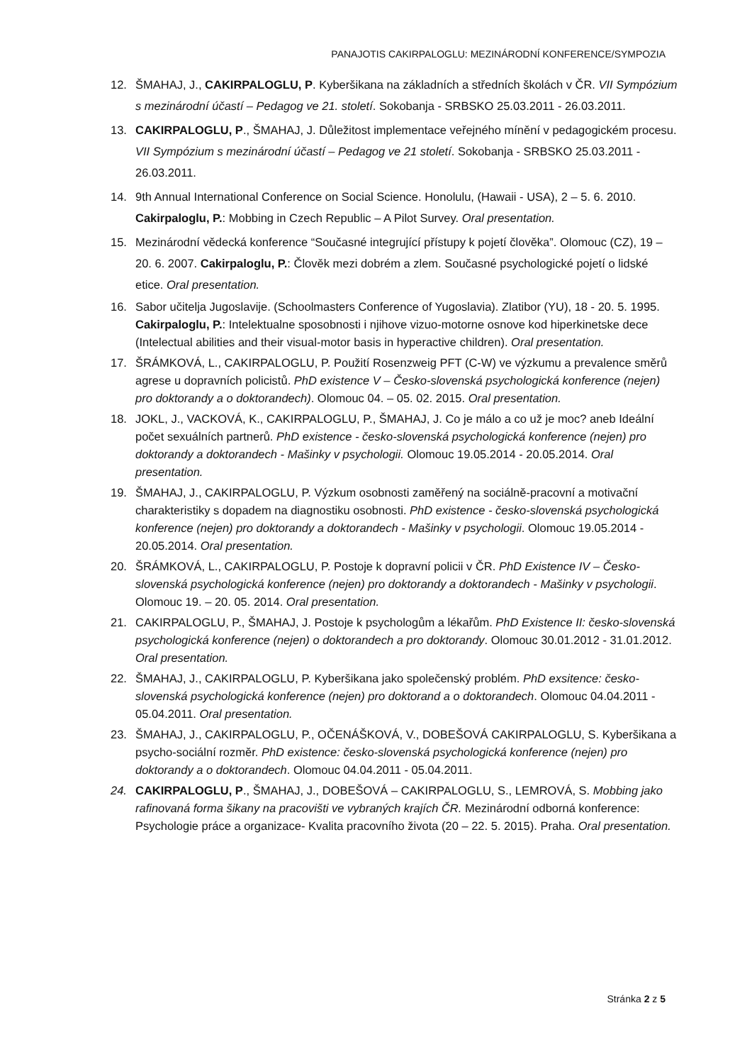PANAJOTIS CAKIRPALOGLU: MEZINÁRODNÍ KONFERENCE/SYMPOZIA
12. ŠMAHAJ, J., CAKIRPALOGLU, P. Kyberšikana na základních a středních školách v ČR. VII Sympózium s mezinárodní účastí – Pedagog ve 21. století. Sokobanja - SRBSKO 25.03.2011 - 26.03.2011.
13. CAKIRPALOGLU, P., ŠMAHAJ, J. Důležitost implementace veřejného mínění v pedagogickém procesu. VII Sympózium s mezinárodní účastí – Pedagog ve 21 století. Sokobanja - SRBSKO 25.03.2011 - 26.03.2011.
14. 9th Annual International Conference on Social Science. Honolulu, (Hawaii - USA), 2 – 5. 6. 2010. Cakirpaloglu, P.: Mobbing in Czech Republic – A Pilot Survey. Oral presentation.
15. Mezinárodní vědecká konference “Současné integrující přístupy k pojetí člověka”. Olomouc (CZ), 19 – 20. 6. 2007. Cakirpaloglu, P.: Člověk mezi dobrém a zlem. Současné psychologické pojetí o lidské etice. Oral presentation.
16. Sabor učitelja Jugoslavije. (Schoolmasters Conference of Yugoslavia). Zlatibor (YU), 18 - 20. 5. 1995. Cakirpaloglu, P.: Intelektualne sposobnosti i njihove vizuo-motorne osnove kod hiperkinetske dece (Intelectual abilities and their visual-motor basis in hyperactive children). Oral presentation.
17. ŠRÁMKOVÁ, L., CAKIRPALOGLU, P. Použití Rosenzweig PFT (C-W) ve výzkumu a prevalence směrů agrese u dopravních policistů. PhD existence V – Česko-slovenská psychologická konference (nejen) pro doktorandy a o doktorandech). Olomouc 04. – 05. 02. 2015. Oral presentation.
18. JOKL, J., VACKOVÁ, K., CAKIRPALOGLU, P., ŠMAHAJ, J. Co je málo a co už je moc? aneb Ideální počet sexuálních partnerů. PhD existence - česko-slovenská psychologická konference (nejen) pro doktorandy a doktorandech - Mašinky v psychologii. Olomouc 19.05.2014 - 20.05.2014. Oral presentation.
19. ŠMAHAJ, J., CAKIRPALOGLU, P. Výzkum osobnosti zaměřený na sociálně-pracovní a motivační charakteristiky s dopadem na diagnostiku osobnosti. PhD existence - česko-slovenská psychologická konference (nejen) pro doktorandy a doktorandech - Mašinky v psychologii. Olomouc 19.05.2014 - 20.05.2014. Oral presentation.
20. ŠRÁMKOVÁ, L., CAKIRPALOGLU, P. Postoje k dopravní policii v ČR. PhD Existence IV – Česko-slovenská psychologická konference (nejen) pro doktorandy a doktorandech - Mašinky v psychologii. Olomouc 19. – 20. 05. 2014. Oral presentation.
21. CAKIRPALOGLU, P., ŠMAHAJ, J. Postoje k psychologům a lékařům. PhD Existence II: česko-slovenská psychologická konference (nejen) o doktorandech a pro doktorandy. Olomouc 30.01.2012 - 31.01.2012. Oral presentation.
22. ŠMAHAJ, J., CAKIRPALOGLU, P. Kyberšikana jako společenský problém. PhD exsitence: česko-slovenská psychologická konference (nejen) pro doktorand a o doktorandech. Olomouc 04.04.2011 - 05.04.2011. Oral presentation.
23. ŠMAHAJ, J., CAKIRPALOGLU, P., OČENÁŠKOVÁ, V., DOBEŠOVÁ CAKIRPALOGLU, S. Kyberšikana a psycho-sociální rozměr. PhD existence: česko-slovenská psychologická konference (nejen) pro doktorandy a o doktorandech. Olomouc 04.04.2011 - 05.04.2011.
24. CAKIRPALOGLU, P., ŠMAHAJ, J., DOBEŠOVÁ – CAKIRPALOGLU, S., LEMROVÁ, S. Mobbing jako rafinovaná forma šikany na pracovišti ve vybraných krajích ČR. Mezinárodní odborná konference: Psychologie práce a organizace- Kvalita pracovního života (20 – 22. 5. 2015). Praha. Oral presentation.
Stránka 2 z 5